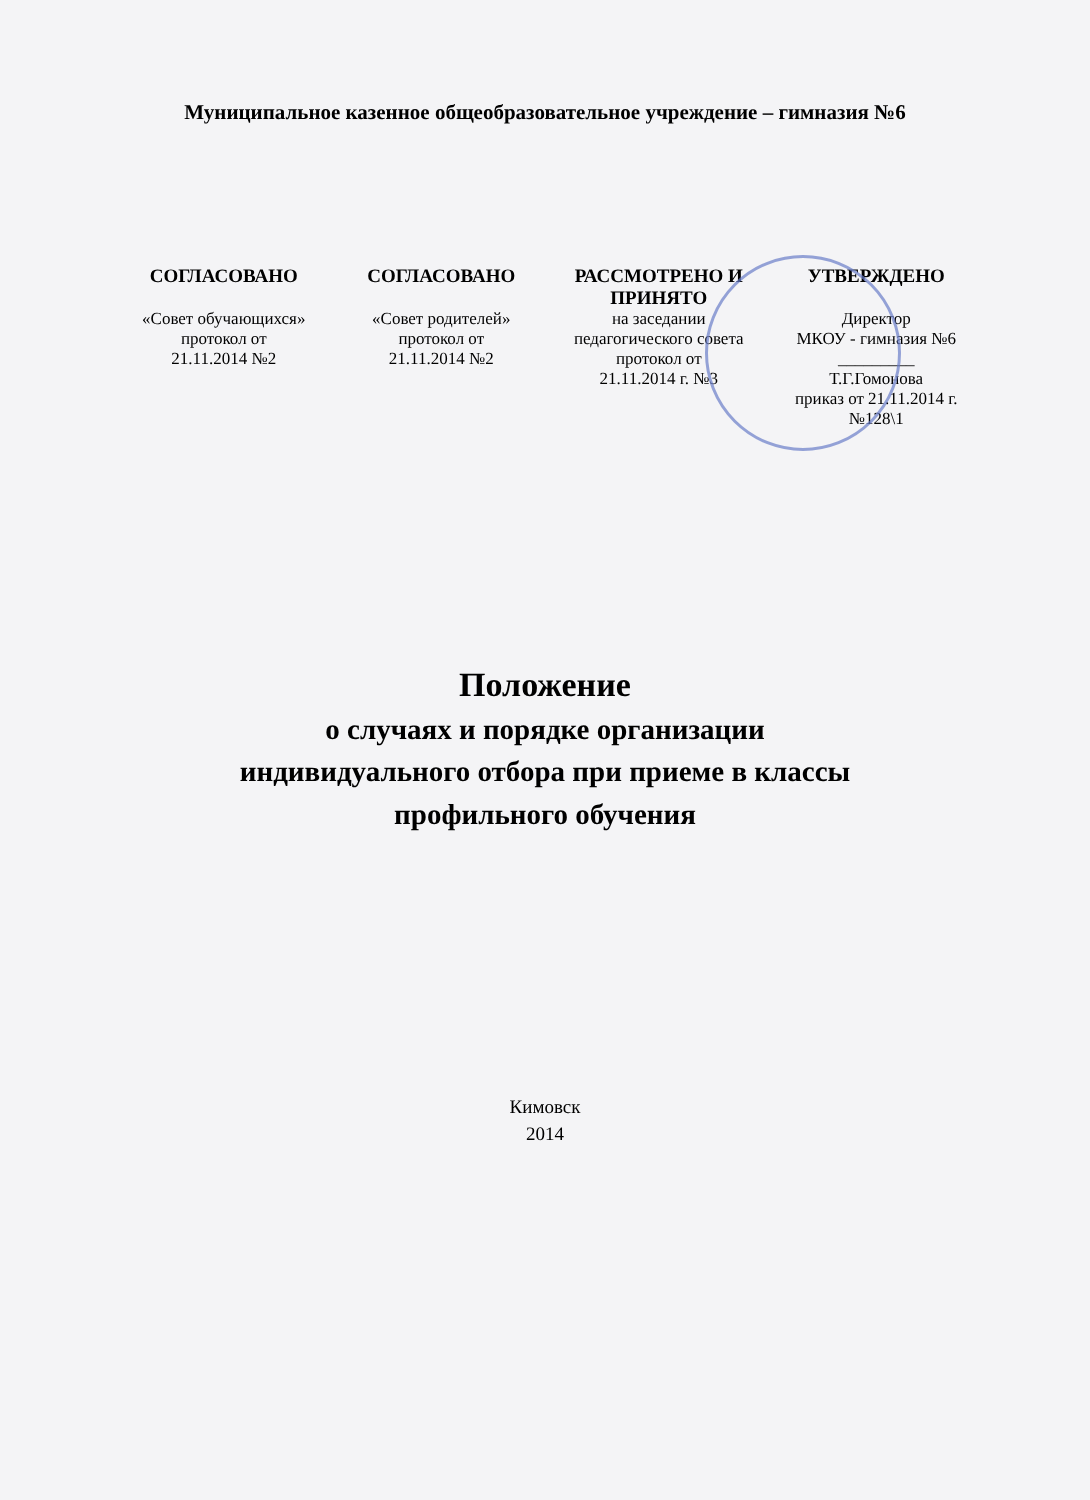Муниципальное казенное общеобразовательное учреждение – гимназия №6
| СОГЛАСОВАНО | СОГЛАСОВАНО | РАССМОТРЕНО И ПРИНЯТО | УТВЕРЖДЕНО |
| --- | --- | --- | --- |
| «Совет обучающихся» протокол от 21.11.2014 №2 | «Совет родителей» протокол от 21.11.2014 №2 | на заседании педагогического совета протокол от 21.11.2014 г. №3 | Директор МКОУ - гимназия №6 _________ Т.Г.Гомонова приказ от 21.11.2014 г. №128\1 |
Положение
о случаях и порядке организации
индивидуального отбора при приеме в классы
профильного обучения
Кимовск
2014